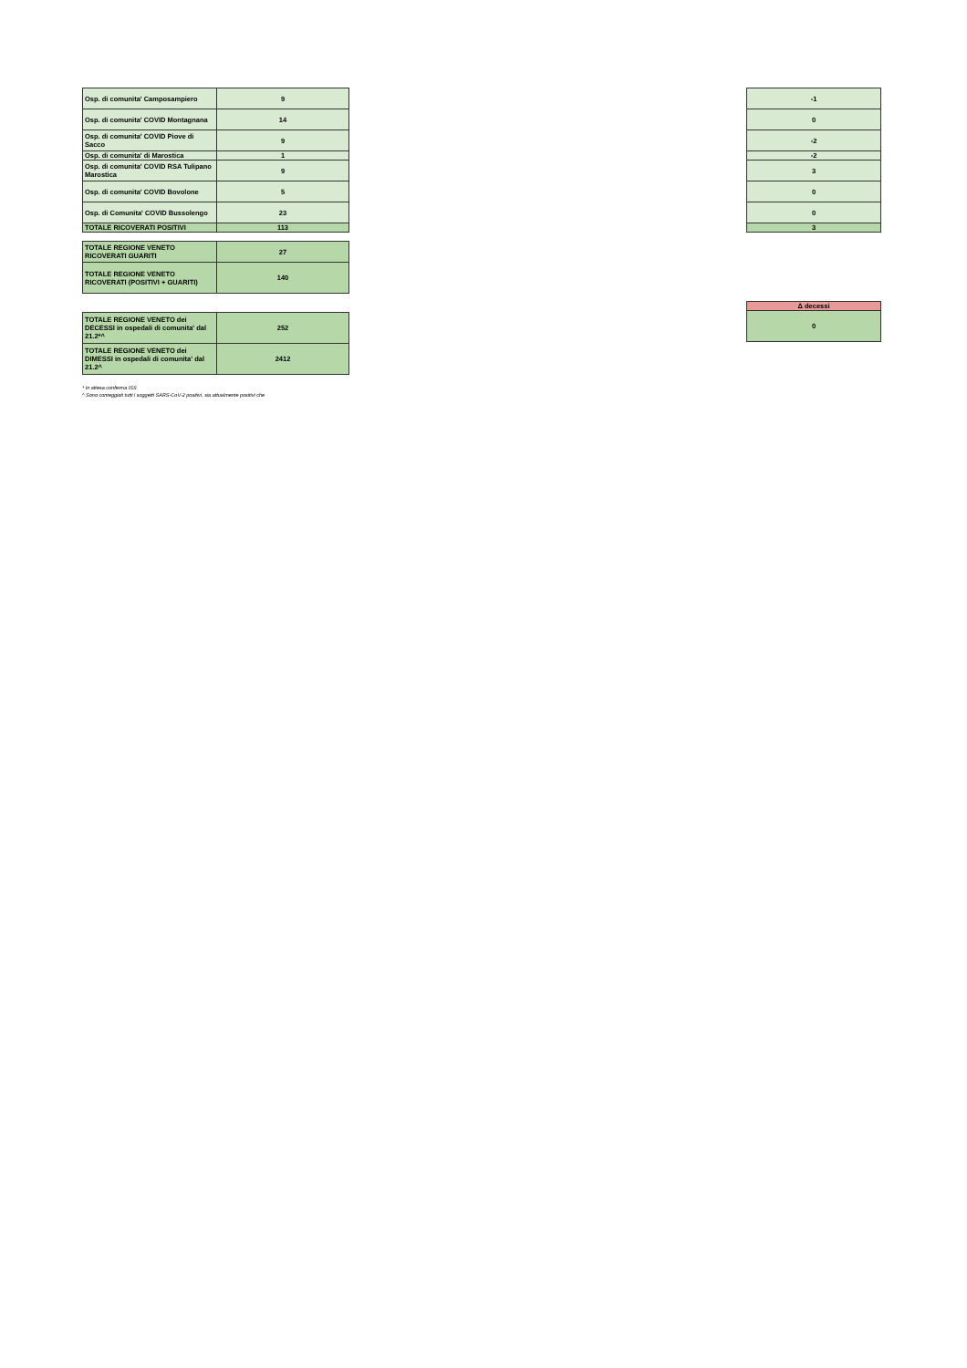| Osp. di comunita' Camposampiero | 9 |
| Osp. di comunita' COVID Montagnana | 14 |
| Osp. di comunita' COVID Piove di Sacco | 9 |
| Osp. di comunita' di Marostica | 1 |
| Osp. di comunita' COVID RSA Tulipano Marostica | 9 |
| Osp. di comunita' COVID Bovolone | 5 |
| Osp. di Comunita' COVID Bussolengo | 23 |
| TOTALE RICOVERATI POSITIVI | 113 |
| -1 |
| 0 |
| -2 |
| -2 |
| 3 |
| 0 |
| 0 |
| 3 |
| TOTALE REGIONE VENETO RICOVERATI GUARITI | 27 |
| TOTALE REGIONE VENETO RICOVERATI (POSITIVI + GUARITI) | 140 |
| TOTALE REGIONE VENETO dei DECESSI in ospedali di comunita' dal 21.2*^ | 252 |
| TOTALE REGIONE VENETO dei DIMESSI in ospedali di comunita' dal 21.2^ | 2412 |
| Δ decessi |
| 0 |
* In attesa conferma ISS
^ Sono conteggiati tutti i soggetti SARS-CoV-2 positivi, sia attualmente positivi che